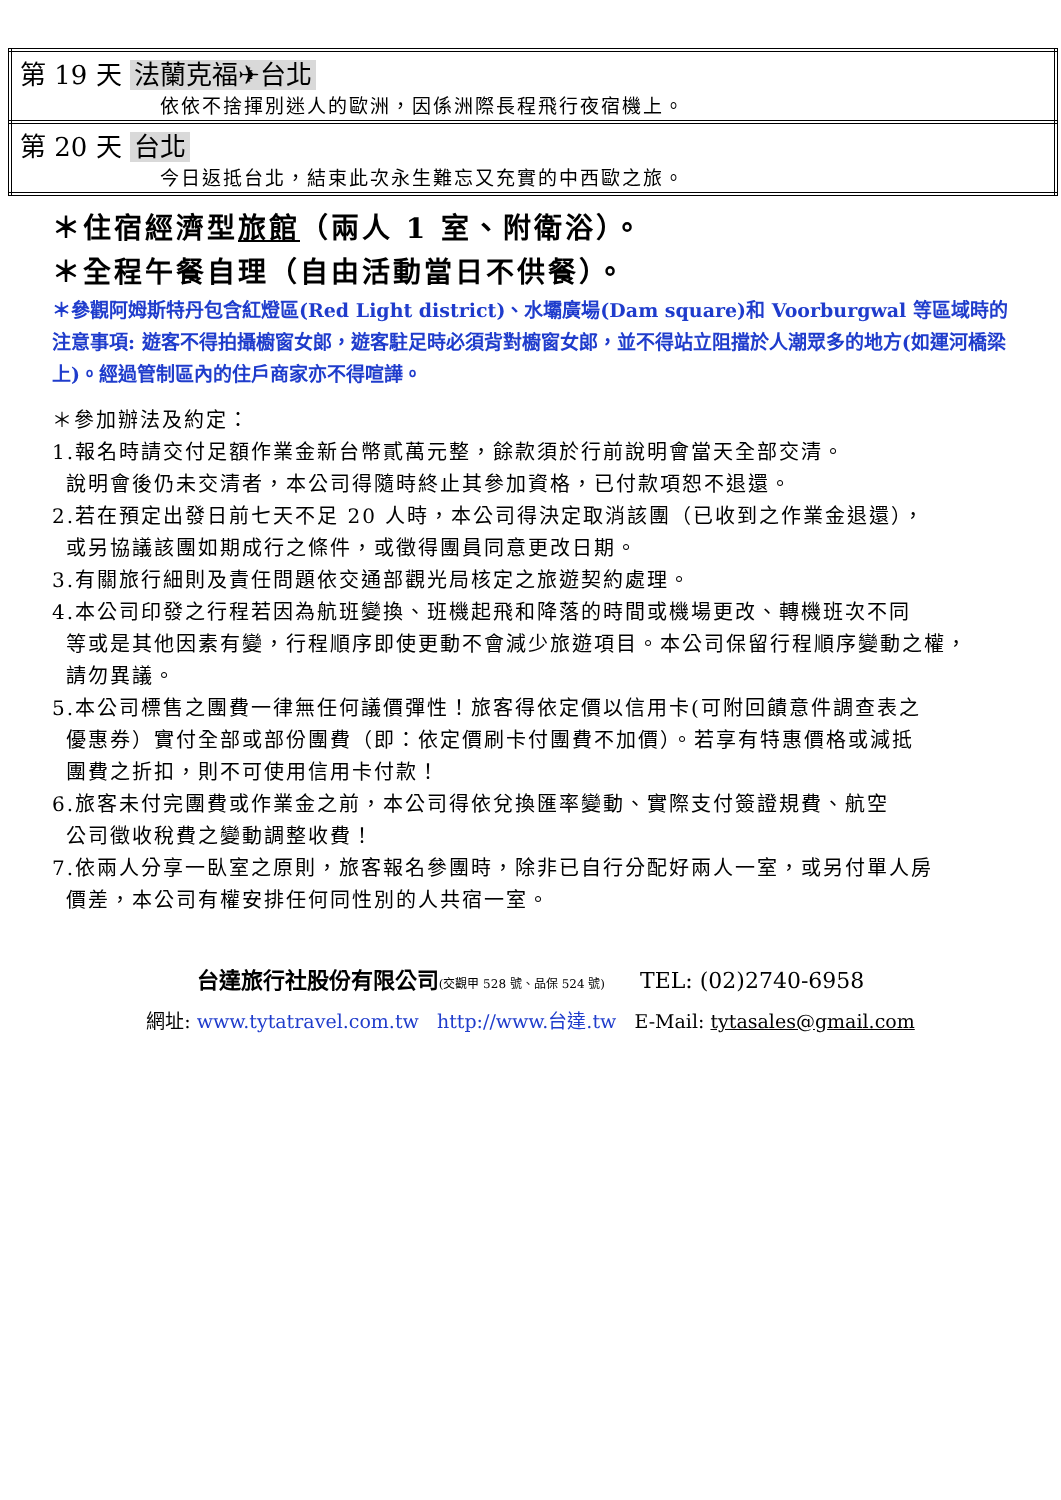| 第 19 天 法蘭克福✈台北 依依不捨揮別迷人的歐洲，因係洲際長程飛行夜宿機上。 |
| 第 20 天 台北 今日返抵台北，結束此次永生難忘又充實的中西歐之旅。 |
＊住宿經濟型旅館（兩人 1 室、附衛浴）。
＊全程午餐自理（自由活動當日不供餐）。
＊參觀阿姆斯特丹包含紅燈區(Red Light district)、水壩廣場(Dam square)和 Voorburgwal 等區域時的注意事項: 遊客不得拍攝櫥窗女郎，遊客駐足時必須背對櫥窗女郎，並不得站立阻擋於人潮眾多的地方(如運河橋梁上)。經過管制區內的住戶商家亦不得喧譁。
＊參加辦法及約定：
1.報名時請交付足額作業金新台幣貳萬元整，餘款須於行前說明會當天全部交清。
說明會後仍未交清者，本公司得隨時終止其參加資格，已付款項恕不退還。
2.若在預定出發日前七天不足 20 人時，本公司得決定取消該團（已收到之作業金退還），
或另協議該團如期成行之條件，或徵得團員同意更改日期。
3.有關旅行細則及責任問題依交通部觀光局核定之旅遊契約處理。
4.本公司印發之行程若因為航班變換、班機起飛和降落的時間或機場更改、轉機班次不同
等或是其他因素有變，行程順序即使更動不會減少旅遊項目。本公司保留行程順序變動之權，
請勿異議。
5.本公司標售之團費一律無任何議價彈性！旅客得依定價以信用卡(可附回饋意件調查表之
優惠券）實付全部或部份團費（即：依定價刷卡付團費不加價）。若享有特惠價格或減抵
團費之折扣，則不可使用信用卡付款！
6.旅客未付完團費或作業金之前，本公司得依兌換匯率變動、實際支付簽證規費、航空
公司徵收稅費之變動調整收費！
7.依兩人分享一臥室之原則，旅客報名參團時，除非已自行分配好兩人一室，或另付單人房
價差，本公司有權安排任何同性別的人共宿一室。
台達旅行社股份有限公司(交觀甲 528 號、品保 524 號) TEL: (02)2740-6958
網址: www.tytatravel.com.tw http://www.台達.tw E-Mail: tytasales@gmail.com